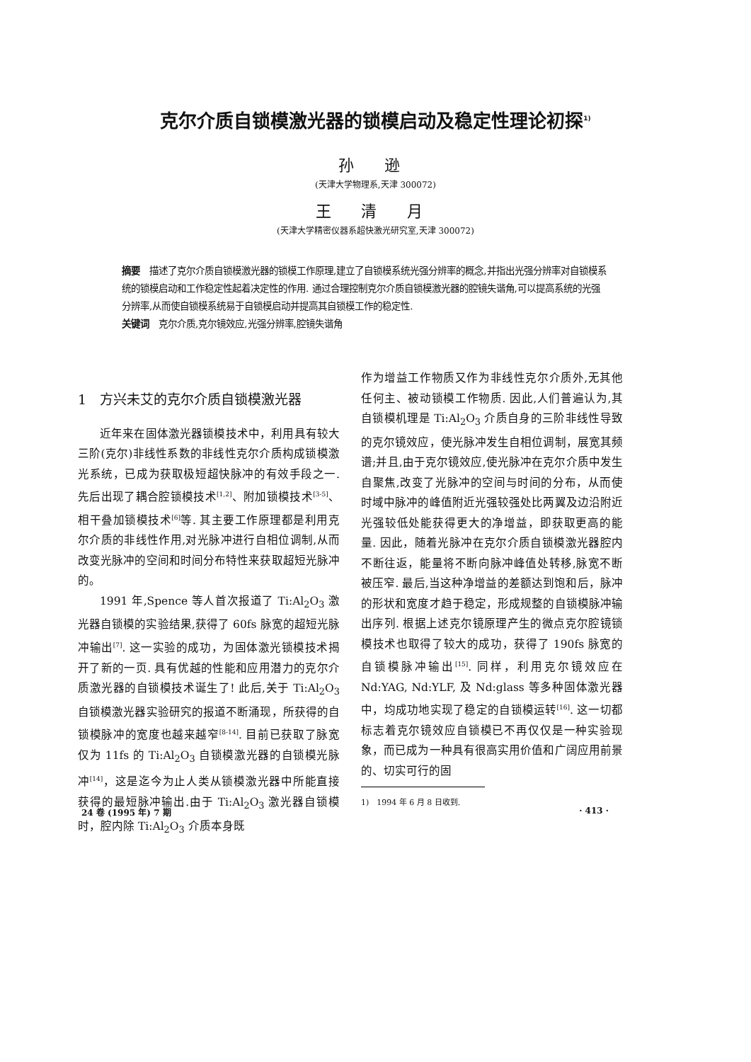克尔介质自锁模激光器的锁模启动及稳定性理论初探<sup>1)</sup>
孙 逊
(天津大学物理系,天津 300072)
王 清 月
(天津大学精密仪器系超快激光研究室,天津 300072)
摘要　描述了克尔介质自锁模激光器的锁模工作原理,建立了自锁模系统光强分辨率的概念,并指出光强分辨率对自锁模系统的锁模启动和工作稳定性起着决定性的作用. 通过合理控制克尔介质自锁模激光器的腔镜失谐角,可以提高系统的光强分辨率,从而使自锁模系统易于自锁模启动并提高其自锁模工作的稳定性.
关键词　克尔介质,克尔镜效应,光强分辨率,腔镜失谐角
1　方兴未艾的克尔介质自锁模激光器
近年来在固体激光器锁模技术中，利用具有较大三阶(克尔)非线性系数的非线性克尔介质构成锁模激光系统，已成为获取极短超快脉冲的有效手段之一. 先后出现了耦合腔锁模技术<sup>[1,2]</sup>、附加锁模技术<sup>[3-5]</sup>、相干叠加锁模技术<sup>[6]</sup>等. 其主要工作原理都是利用克尔介质的非线性作用,对光脉冲进行自相位调制,从而改变光脉冲的空间和时间分布特性来获取超短光脉冲的。
1991 年,Spence 等人首次报道了 Ti:Al<sub>2</sub>O<sub>3</sub> 激光器自锁模的实验结果,获得了 60fs 脉宽的超短光脉冲输出<sup>[7]</sup>. 这一实验的成功，为固体激光锁模技术揭开了新的一页. 具有优越的性能和应用潜力的克尔介质激光器的自锁模技术诞生了! 此后,关于 Ti:Al<sub>2</sub>O<sub>3</sub> 自锁模激光器实验研究的报道不断涌现，所获得的自锁模脉冲的宽度也越来越窄<sup>[8-14]</sup>. 目前已获取了脉宽仅为 11fs 的 Ti:Al<sub>2</sub>O<sub>3</sub> 自锁模激光器的自锁模光脉冲<sup>[14]</sup>，这是迄今为止人类从锁模激光器中所能直接获得的最短脉冲输出.由于 Ti:Al<sub>2</sub>O<sub>3</sub> 激光器自锁模时，腔内除 Ti:Al<sub>2</sub>O<sub>3</sub> 介质本身既
作为增益工作物质又作为非线性克尔介质外,无其他任何主、被动锁模工作物质. 因此,人们普遍认为,其自锁模机理是 Ti:Al<sub>2</sub>O<sub>3</sub> 介质自身的三阶非线性导致的克尔镜效应，使光脉冲发生自相位调制，展宽其频谱;并且,由于克尔镜效应,使光脉冲在克尔介质中发生自聚焦,改变了光脉冲的空间与时间的分布，从而使时域中脉冲的峰值附近光强较强处比两翼及边沿附近光强较低处能获得更大的净增益，即获取更高的能量. 因此，随着光脉冲在克尔介质自锁模激光器腔内不断往返，能量将不断向脉冲峰值处转移,脉宽不断被压窄. 最后,当这种净增益的差额达到饱和后，脉冲的形状和宽度才趋于稳定，形成规整的自锁模脉冲输出序列. 根据上述克尔镜原理产生的微点克尔腔镜锁模技术也取得了较大的成功，获得了 190fs 脉宽的自锁模脉冲输出<sup>[15]</sup>. 同样，利用克尔镜效应在 Nd:YAG, Nd:YLF, 及 Nd:glass 等多种固体激光器中，均成功地实现了稳定的自锁模运转<sup>[16]</sup>. 这一切都标志着克尔镜效应自锁模已不再仅仅是一种实验现象，而已成为一种具有很高实用价值和广阔应用前景的、切实可行的固
1)　1994 年 6 月 8 日收到.
24 卷 (1995 年) 7 期 · 413 ·